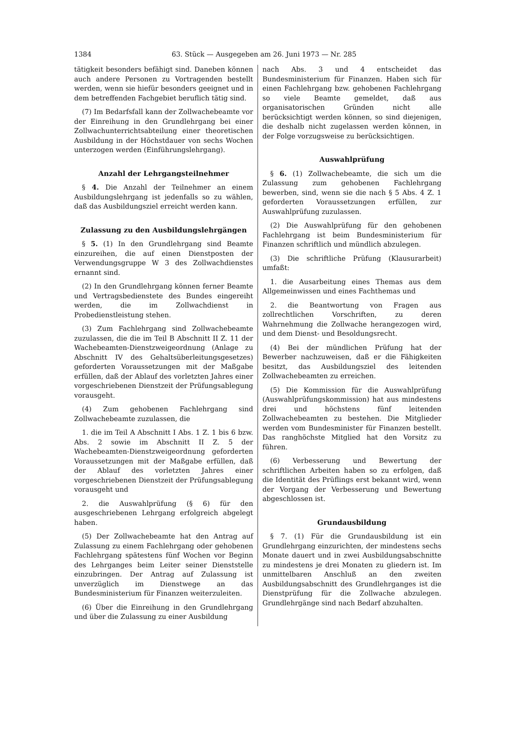1384 63. Stück — Ausgegeben am 26. Juni 1973 — Nr. 285
tätigkeit besonders befähigt sind. Daneben können auch andere Personen zu Vortragenden bestellt werden, wenn sie hiefür besonders geeignet und in dem betreffenden Fachgebiet beruflich tätig sind.
(7) Im Bedarfsfall kann der Zollwachebeamte vor der Einreihung in den Grundlehrgang bei einer Zollwachunterrichtsabteilung einer theoretischen Ausbildung in der Höchstdauer von sechs Wochen unterzogen werden (Einführungslehrgang).
Anzahl der Lehrgangsteilnehmer
§ 4. Die Anzahl der Teilnehmer an einem Ausbildungslehrgang ist jedenfalls so zu wählen, daß das Ausbildungsziel erreicht werden kann.
Zulassung zu den Ausbildungslehrgängen
§ 5. (1) In den Grundlehrgang sind Beamte einzureihen, die auf einen Dienstposten der Verwendungsgruppe W 3 des Zollwachdienstes ernannt sind.
(2) In den Grundlehrgang können ferner Beamte und Vertragsbedienstete des Bundes eingereiht werden, die im Zollwachdienst in Probedienstleistung stehen.
(3) Zum Fachlehrgang sind Zollwachebeamte zuzulassen, die die im Teil B Abschnitt II Z. 11 der Wachebeamten-Dienstzweigeordnung (Anlage zu Abschnitt IV des Gehaltsüberleitungsgesetzes) geforderten Voraussetzungen mit der Maßgabe erfüllen, daß der Ablauf des vorletzten Jahres einer vorgeschriebenen Dienstzeit der Prüfungsablegung vorausgeht.
(4) Zum gehobenen Fachlehrgang sind Zollwachebeamte zuzulassen, die
1. die im Teil A Abschnitt I Abs. 1 Z. 1 bis 6 bzw. Abs. 2 sowie im Abschnitt II Z. 5 der Wachebeamten-Dienstzweigeordnung geforderten Voraussetzungen mit der Maßgabe erfüllen, daß der Ablauf des vorletzten Jahres einer vorgeschriebenen Dienstzeit der Prüfungsablegung vorausgeht und
2. die Auswahlprüfung (§ 6) für den ausgeschriebenen Lehrgang erfolgreich abgelegt haben.
(5) Der Zollwachebeamte hat den Antrag auf Zulassung zu einem Fachlehrgang oder gehobenen Fachlehrgang spätestens fünf Wochen vor Beginn des Lehrganges beim Leiter seiner Dienststelle einzubringen. Der Antrag auf Zulassung ist unverzüglich im Dienstwege an das Bundesministerium für Finanzen weiterzuleiten.
(6) Über die Einreihung in den Grundlehrgang und über die Zulassung zu einer Ausbildung
nach Abs. 3 und 4 entscheidet das Bundesministerium für Finanzen. Haben sich für einen Fachlehrgang bzw. gehobenen Fachlehrgang so viele Beamte gemeldet, daß aus organisatorischen Gründen nicht alle berücksichtigt werden können, so sind diejenigen, die deshalb nicht zugelassen werden können, in der Folge vorzugsweise zu berücksichtigen.
Auswahlprüfung
§ 6. (1) Zollwachebeamte, die sich um die Zulassung zum gehobenen Fachlehrgang bewerben, sind, wenn sie die nach § 5 Abs. 4 Z. 1 geforderten Voraussetzungen erfüllen, zur Auswahlprüfung zuzulassen.
(2) Die Auswahlprüfung für den gehobenen Fachlehrgang ist beim Bundesministerium für Finanzen schriftlich und mündlich abzulegen.
(3) Die schriftliche Prüfung (Klausurarbeit) umfaßt:
1. die Ausarbeitung eines Themas aus dem Allgemeinwissen und eines Fachthemas und
2. die Beantwortung von Fragen aus zollrechtlichen Vorschriften, zu deren Wahrnehmung die Zollwache herangezogen wird, und dem Dienst- und Besoldungsrecht.
(4) Bei der mündlichen Prüfung hat der Bewerber nachzuweisen, daß er die Fähigkeiten besitzt, das Ausbildungsziel des leitenden Zollwachebeamten zu erreichen.
(5) Die Kommission für die Auswahlprüfung (Auswahlprüfungskommission) hat aus mindestens drei und höchstens fünf leitenden Zollwachebeamten zu bestehen. Die Mitglieder werden vom Bundesminister für Finanzen bestellt. Das ranghöchste Mitglied hat den Vorsitz zu führen.
(6) Verbesserung und Bewertung der schriftlichen Arbeiten haben so zu erfolgen, daß die Identität des Prüflings erst bekannt wird, wenn der Vorgang der Verbesserung und Bewertung abgeschlossen ist.
Grundausbildung
§ 7. (1) Für die Grundausbildung ist ein Grundlehrgang einzurichten, der mindestens sechs Monate dauert und in zwei Ausbildungsabschnitte zu mindestens je drei Monaten zu gliedern ist. Im unmittelbaren Anschluß an den zweiten Ausbildungsabschnitt des Grundlehrganges ist die Dienstprüfung für die Zollwache abzulegen. Grundlehrgänge sind nach Bedarf abzuhalten.